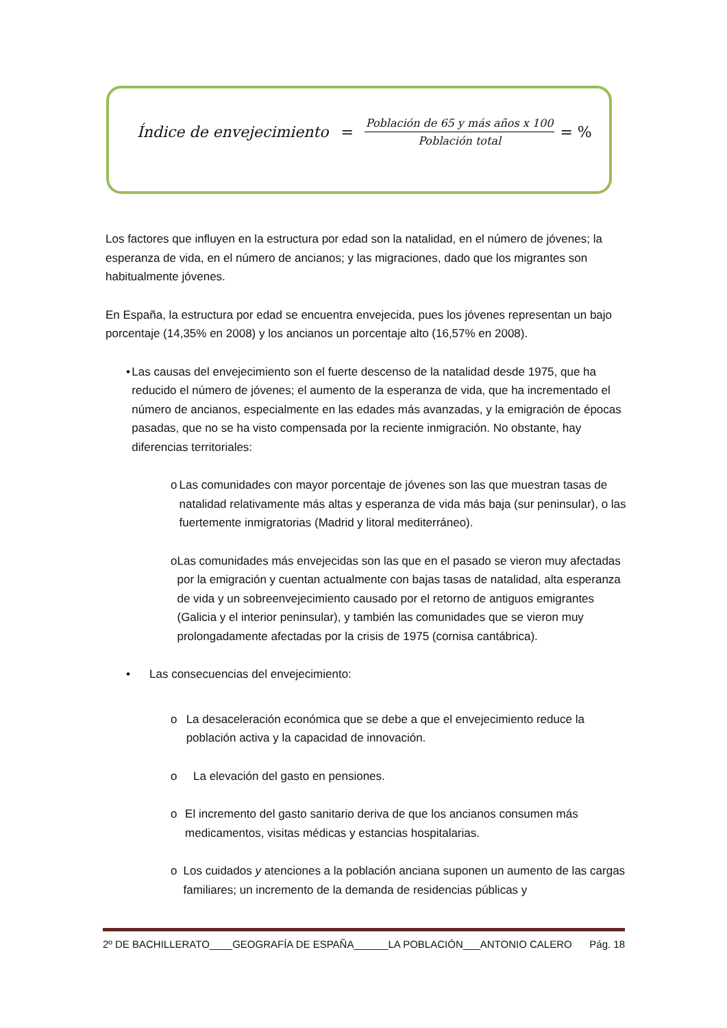Índice de envejecimiento = Población de 65 y más años x 100 Población total = %
Los factores que influyen en la estructura por edad son la natalidad, en el número de jóvenes; la esperanza de vida, en el número de ancianos; y las migraciones, dado que los migrantes son habitualmente jóvenes.
En España, la estructura por edad se encuentra envejecida, pues los jóvenes representan un bajo porcentaje (14,35% en 2008) y los ancianos un porcentaje alto (16,57% en 2008).
• Las causas del envejecimiento son el fuerte descenso de la natalidad desde 1975, que ha reducido el número de jóvenes; el aumento de la esperanza de vida, que ha incrementado el número de ancianos, especialmente en las edades más avanzadas, y la emigración de épocas pasadas, que no se ha visto compensada por la reciente inmigración. No obstante, hay diferencias territoriales:
o Las comunidades con mayor porcentaje de jóvenes son las que muestran tasas de natalidad relativamente más altas y esperanza de vida más baja (sur peninsular), o las fuertemente inmigratorias (Madrid y litoral mediterráneo).
o Las comunidades más envejecidas son las que en el pasado se vieron muy afectadas por la emigración y cuentan actualmente con bajas tasas de natalidad, alta esperanza de vida y un sobreenvejecimiento causado por el retorno de antiguos emigrantes (Galicia y el interior peninsular), y también las comunidades que se vieron muy prolongadamente afectadas por la crisis de 1975 (cornisa cantábrica).
• Las consecuencias del envejecimiento:
o La desaceleración económica que se debe a que el envejecimiento reduce la población activa y la capacidad de innovación.
o La elevación del gasto en pensiones.
o El incremento del gasto sanitario deriva de que los ancianos consumen más medicamentos, visitas médicas y estancias hospitalarias.
o Los cuidados y atenciones a la población anciana suponen un aumento de las cargas familiares; un incremento de la demanda de residencias públicas y
2º DE BACHILLERATO____GEOGRAFÍA DE ESPAÑA______LA POBLACIÓN___ANTONIO CALERO Pág. 18